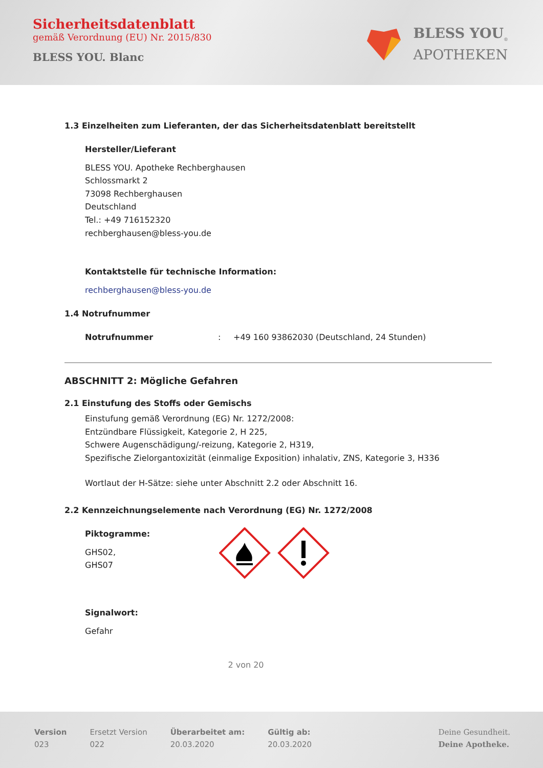Sicherheitsdatenblatt
gemäß Verordnung (EU) Nr. 2015/830
BLESS YOU. Blanc
BLESS YOU<sub>®</sub>
APOTHEKEN
1.3 Einzelheiten zum Lieferanten, der das Sicherheitsdatenblatt bereitstellt
Hersteller/Lieferant
BLESS YOU. Apotheke Rechberghausen
Schlossmarkt 2
73098 Rechberghausen
Deutschland
Tel.: +49 716152320
rechberghausen@bless-you.de
Kontaktstelle für technische Information:
rechberghausen@bless-you.de
1.4 Notrufnummer
Notrufnummer: +49 160 93862030 (Deutschland, 24 Stunden)
ABSCHNITT 2: Mögliche Gefahren
2.1 Einstufung des Stoffs oder Gemischs
Einstufung gemäß Verordnung (EG) Nr. 1272/2008:
Entzündbare Flüssigkeit, Kategorie 2, H 225,
Schwere Augenschädigung/-reizung, Kategorie 2, H319,
Spezifische Zielorgantoxizität (einmalige Exposition) inhalativ, ZNS, Kategorie 3, H336
Wortlaut der H-Sätze: siehe unter Abschnitt 2.2 oder Abschnitt 16.
2.2 Kennzeichnungselemente nach Verordnung (EG) Nr. 1272/2008
Piktogramme:
GHS02,
GHS07
Signalwort:
Gefahr
2 von 20
Version
023
Ersetzt Version
022
Überarbeitet am:
20.03.2020
Gültig ab:
20.03.2020
Deine Gesundheit.
Deine Apotheke.